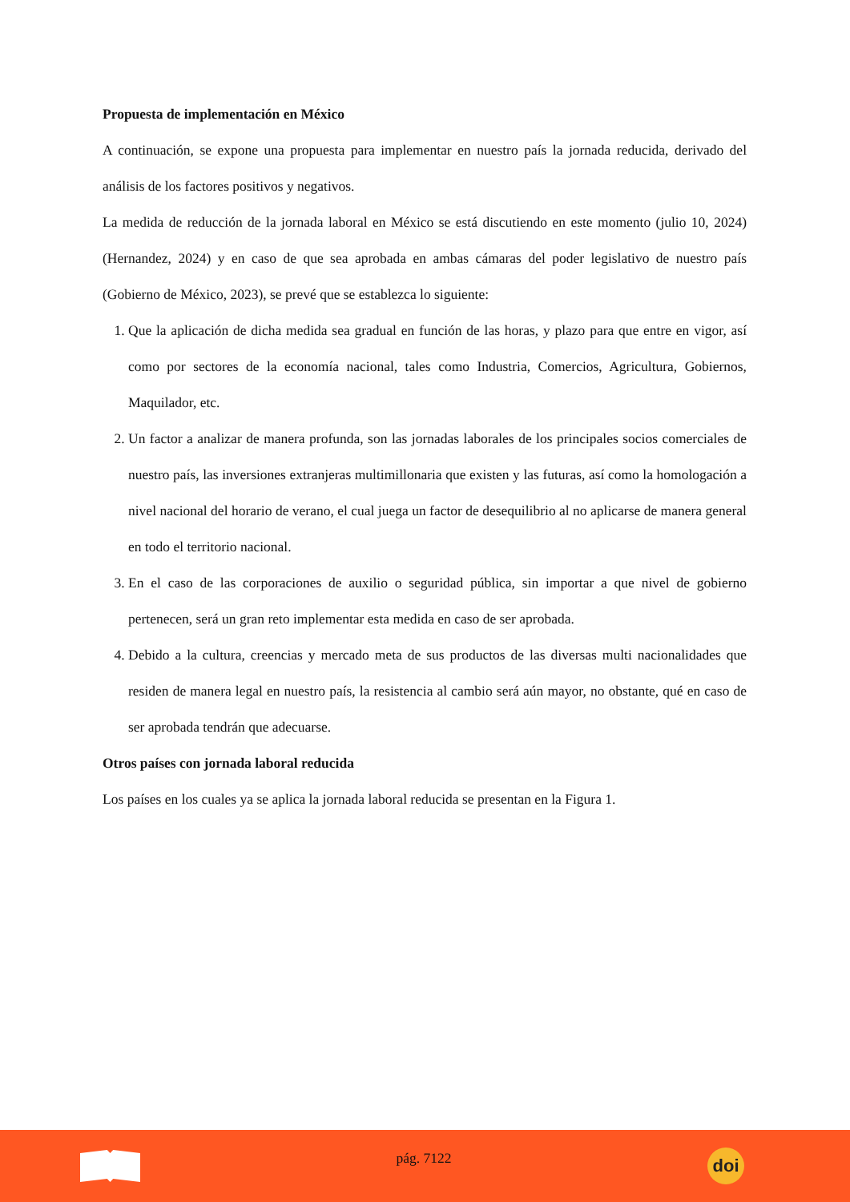Propuesta de implementación en México
A continuación, se expone una propuesta para implementar en nuestro país la jornada reducida, derivado del análisis de los factores positivos y negativos.
La medida de reducción de la jornada laboral en México se está discutiendo en este momento (julio 10, 2024) (Hernandez, 2024) y en caso de que sea aprobada en ambas cámaras del poder legislativo de nuestro país (Gobierno de México, 2023), se prevé que se establezca lo siguiente:
1. Que la aplicación de dicha medida sea gradual en función de las horas, y plazo para que entre en vigor, así como por sectores de la economía nacional, tales como Industria, Comercios, Agricultura, Gobiernos, Maquilador, etc.
2. Un factor a analizar de manera profunda, son las jornadas laborales de los principales socios comerciales de nuestro país, las inversiones extranjeras multimillonaria que existen y las futuras, así como la homologación a nivel nacional del horario de verano, el cual juega un factor de desequilibrio al no aplicarse de manera general en todo el territorio nacional.
3. En el caso de las corporaciones de auxilio o seguridad pública, sin importar a que nivel de gobierno pertenecen, será un gran reto implementar esta medida en caso de ser aprobada.
4. Debido a la cultura, creencias y mercado meta de sus productos de las diversas multi nacionalidades que residen de manera legal en nuestro país, la resistencia al cambio será aún mayor, no obstante, qué en caso de ser aprobada tendrán que adecuarse.
Otros países con jornada laboral reducida
Los países en los cuales ya se aplica la jornada laboral reducida se presentan en la Figura 1.
pág. 7122
doi